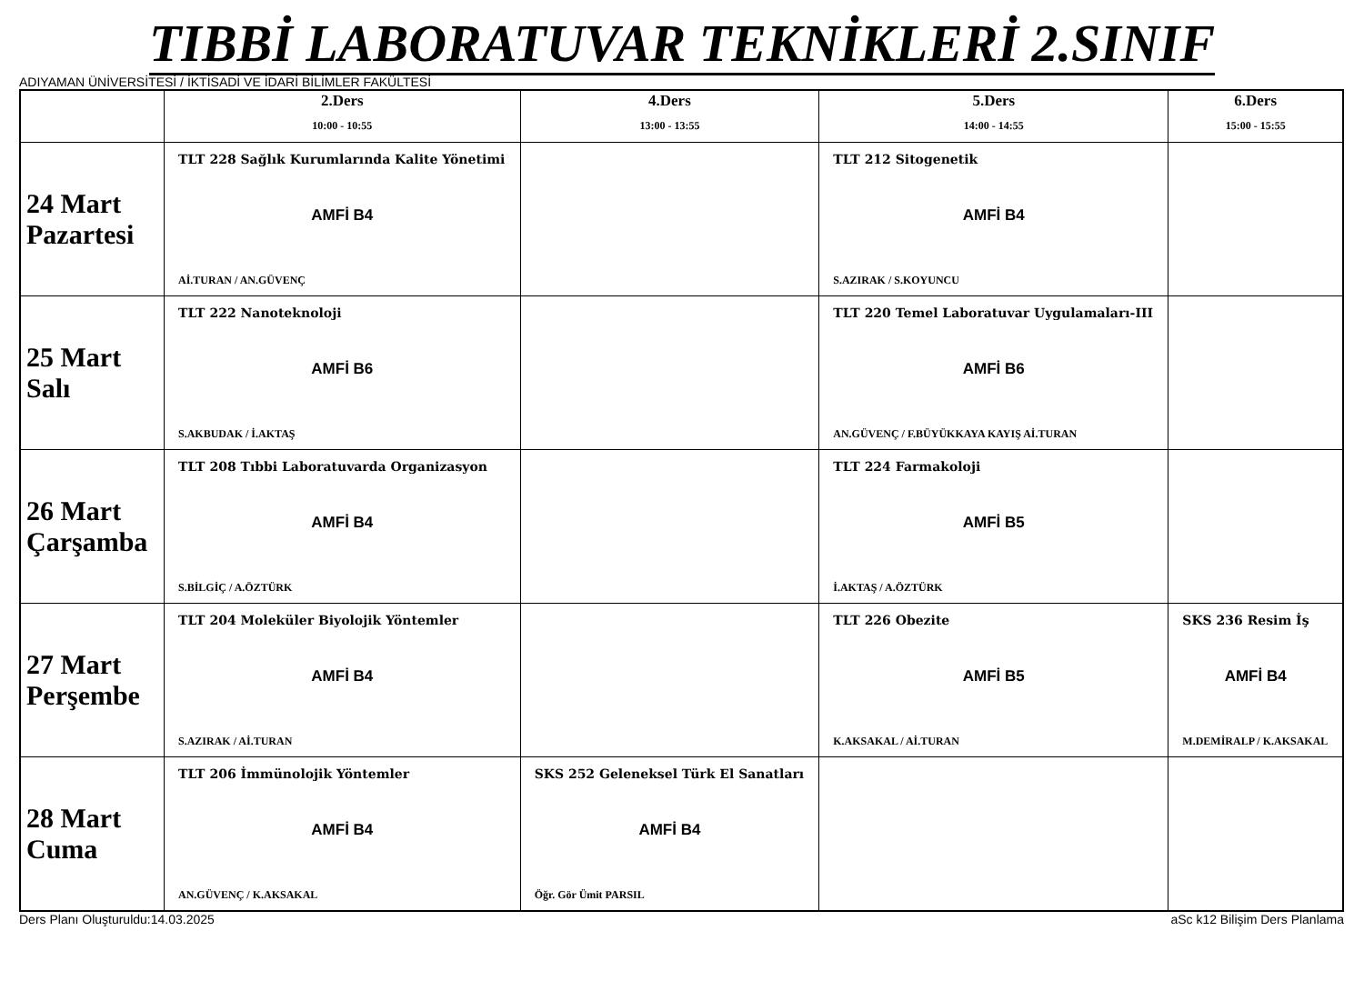TIBBİ LABORATUVAR TEKNİKLERİ 2.SINIF
ADIYAMAN ÜNİVERSİTESİ / İKTİSADİ VE İDARİ BİLİMLER FAKÜLTESİ
| | 2.Ders 10:00 - 10:55 | 4.Ders 13:00 - 13:55 | 5.Ders 14:00 - 14:55 | 6.Ders 15:00 - 15:55 |
| --- | --- | --- | --- | --- |
| 24 Mart Pazartesi | TLT 228 Sağlık Kurumlarında Kalite Yönetimi AMFİ B4 Aİ.TURAN / AN.GÜVENÇ | | TLT 212 Sitogenetik AMFİ B4 S.AZIRAK / S.KOYUNCU | |
| 25 Mart Salı | TLT 222 Nanoteknoloji AMFİ B6 S.AKBUDAK / İ.AKTAŞ | | TLT 220 Temel Laboratuvar Uygulamaları-III AMFİ B6 AN.GÜVENÇ / F.BÜYÜKKAYA KAYIŞ Aİ.TURAN | |
| 26 Mart Çarşamba | TLT 208 Tıbbi Laboratuvarda Organizasyon AMFİ B4 S.BİLGİÇ / A.ÖZTÜRK | | TLT 224 Farmakoloji AMFİ B5 İ.AKTAŞ / A.ÖZTÜRK | |
| 27 Mart Perşembe | TLT 204 Moleküler Biyolojik Yöntemler AMFİ B4 S.AZIRAK / Aİ.TURAN | | TLT 226 Obezite AMFİ B5 K.AKSAKAL / Aİ.TURAN | SKS 236 Resim İş AMFİ B4 M.DEMİRALP / K.AKSAKAL |
| 28 Mart Cuma | TLT 206 İmmünolojik Yöntemler AMFİ B4 AN.GÜVENÇ / K.AKSAKAL | SKS 252 Geleneksel Türk El Sanatları AMFİ B4 Öğr. Gör Ümit PARSIL | | |
Ders Planı Oluşturuldu:14.03.2025 aSc k12 Bilişim Ders Planlama